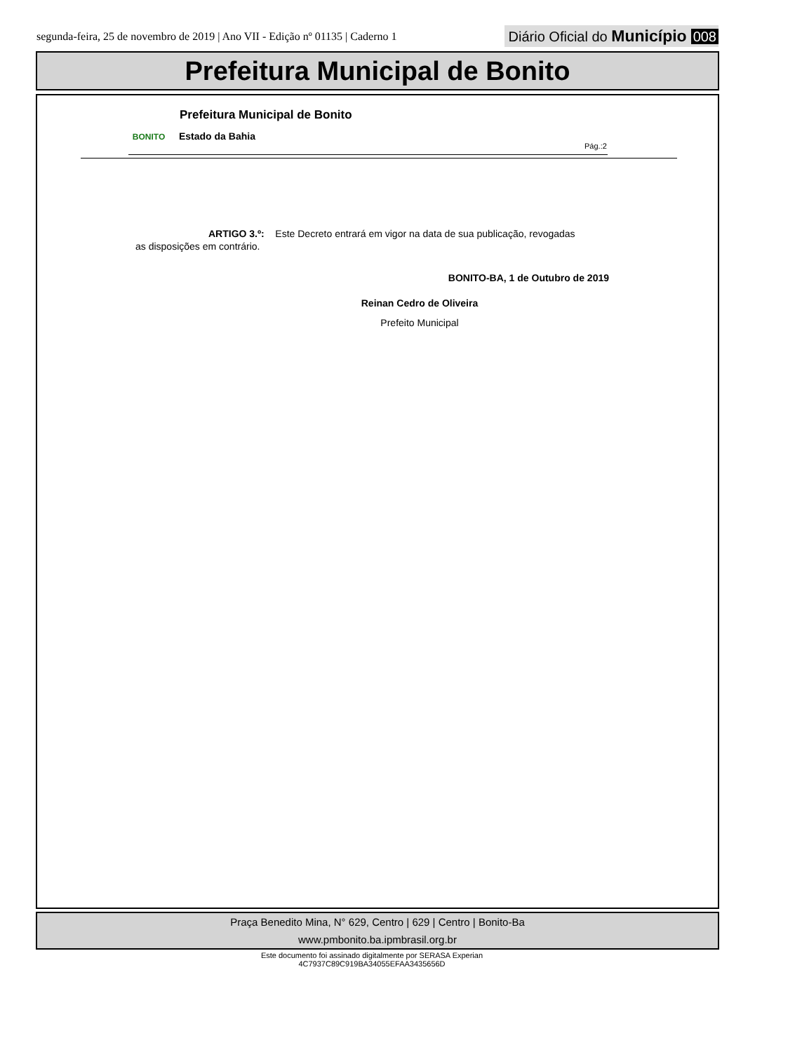segunda-feira, 25 de novembro de 2019 | Ano VII - Edição nº 01135 | Caderno 1
Diário Oficial do Município 008
Prefeitura Municipal de Bonito
BONITO Prefeitura Municipal de Bonito
Estado da Bahia
Pág.:2
ARTIGO 3.º: Este Decreto entrará em vigor na data de sua publicação, revogadas
as disposições em contrário.
BONITO-BA, 1 de Outubro de 2019
Reinan Cedro de Oliveira
Prefeito Municipal
Praça Benedito Mina, N° 629, Centro | 629 | Centro | Bonito-Ba
www.pmbonito.ba.ipmbrasil.org.br
Este documento foi assinado digitalmente por SERASA Experian
4C7937C89C919BA34055EFAA3435656D